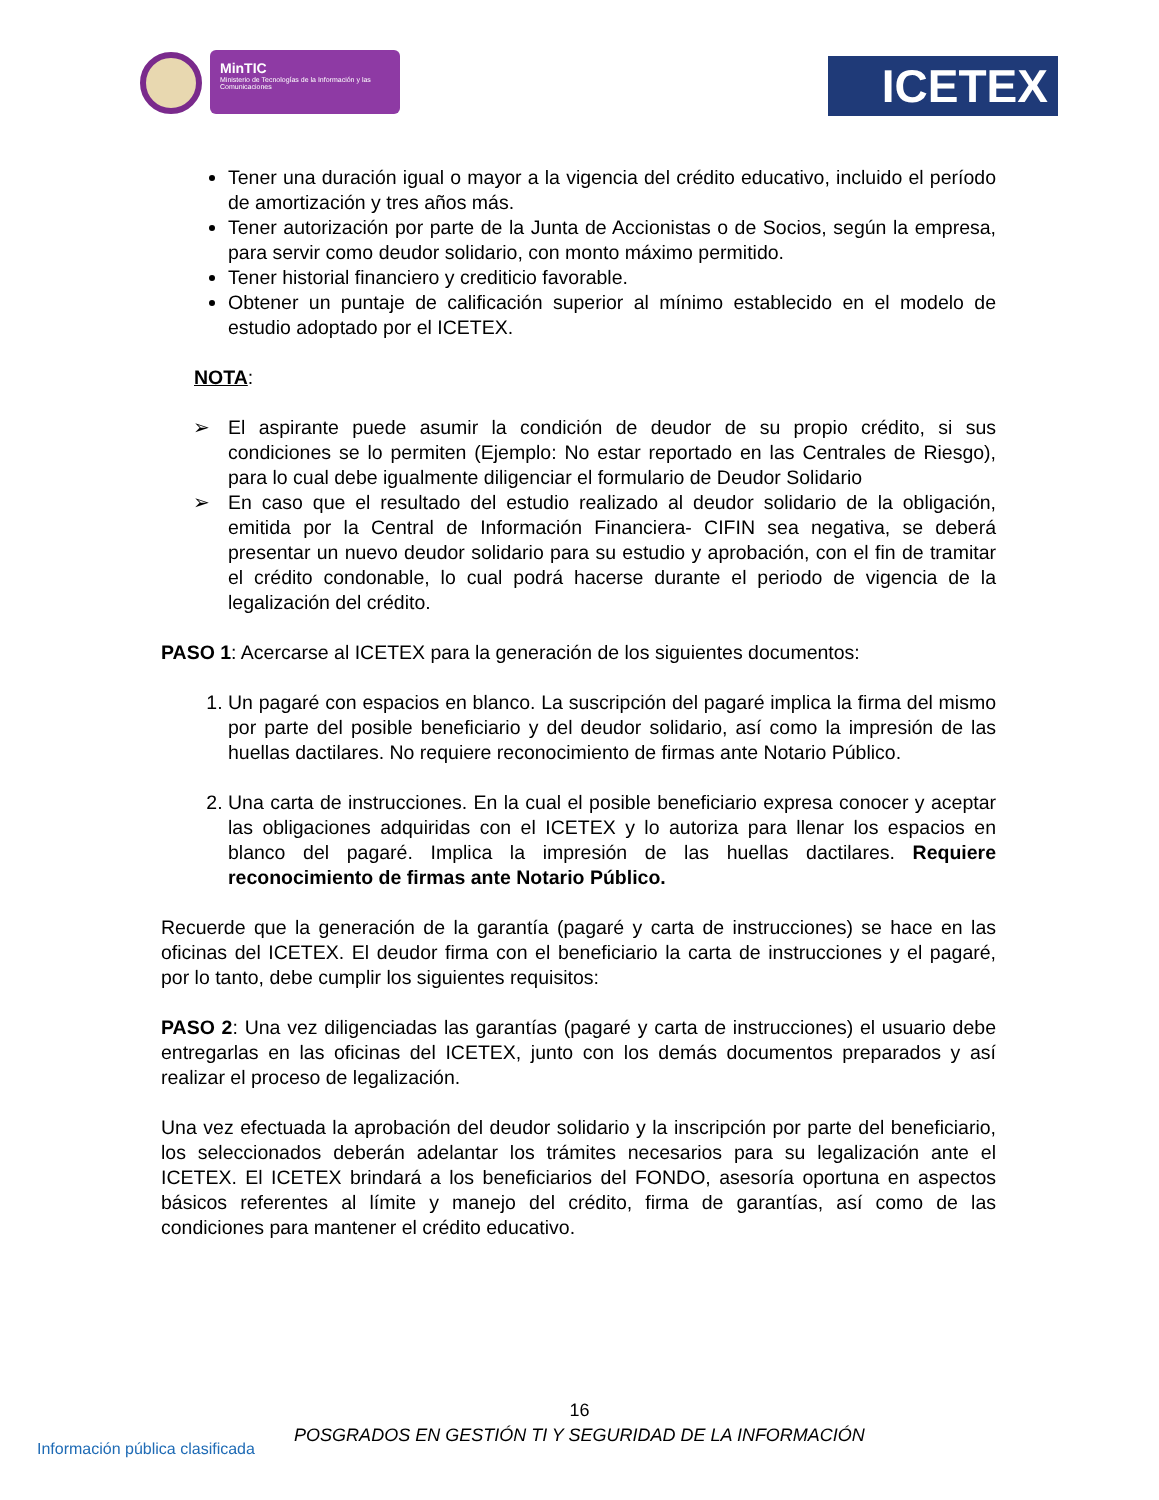MinTIC
Ministerio de Tecnologías de la Información y las Comunicaciones
ICETEX
Tener una duración igual o mayor a la vigencia del crédito educativo, incluido el período de amortización y tres años más.
Tener autorización por parte de la Junta de Accionistas o de Socios, según la empresa, para servir como deudor solidario, con monto máximo permitido.
Tener historial financiero y crediticio favorable.
Obtener un puntaje de calificación superior al mínimo establecido en el modelo de estudio adoptado por el ICETEX.
NOTA:
➢ El aspirante puede asumir la condición de deudor de su propio crédito, si sus condiciones se lo permiten (Ejemplo: No estar reportado en las Centrales de Riesgo), para lo cual debe igualmente diligenciar el formulario de Deudor Solidario
➢ En caso que el resultado del estudio realizado al deudor solidario de la obligación, emitida por la Central de Información Financiera- CIFIN sea negativa, se deberá presentar un nuevo deudor solidario para su estudio y aprobación, con el fin de tramitar el crédito condonable, lo cual podrá hacerse durante el periodo de vigencia de la legalización del crédito.
PASO 1: Acercarse al ICETEX para la generación de los siguientes documentos:
1. Un pagaré con espacios en blanco. La suscripción del pagaré implica la firma del mismo por parte del posible beneficiario y del deudor solidario, así como la impresión de las huellas dactilares. No requiere reconocimiento de firmas ante Notario Público.
2. Una carta de instrucciones. En la cual el posible beneficiario expresa conocer y aceptar las obligaciones adquiridas con el ICETEX y lo autoriza para llenar los espacios en blanco del pagaré. Implica la impresión de las huellas dactilares. Requiere reconocimiento de firmas ante Notario Público.
Recuerde que la generación de la garantía (pagaré y carta de instrucciones) se hace en las oficinas del ICETEX. El deudor firma con el beneficiario la carta de instrucciones y el pagaré, por lo tanto, debe cumplir los siguientes requisitos:
PASO 2: Una vez diligenciadas las garantías (pagaré y carta de instrucciones) el usuario debe entregarlas en las oficinas del ICETEX, junto con los demás documentos preparados y así realizar el proceso de legalización.
Una vez efectuada la aprobación del deudor solidario y la inscripción por parte del beneficiario, los seleccionados deberán adelantar los trámites necesarios para su legalización ante el ICETEX. El ICETEX brindará a los beneficiarios del FONDO, asesoría oportuna en aspectos básicos referentes al límite y manejo del crédito, firma de garantías, así como de las condiciones para mantener el crédito educativo.
16
POSGRADOS EN GESTIÓN TI Y SEGURIDAD DE LA INFORMACIÓN
Información pública clasificada